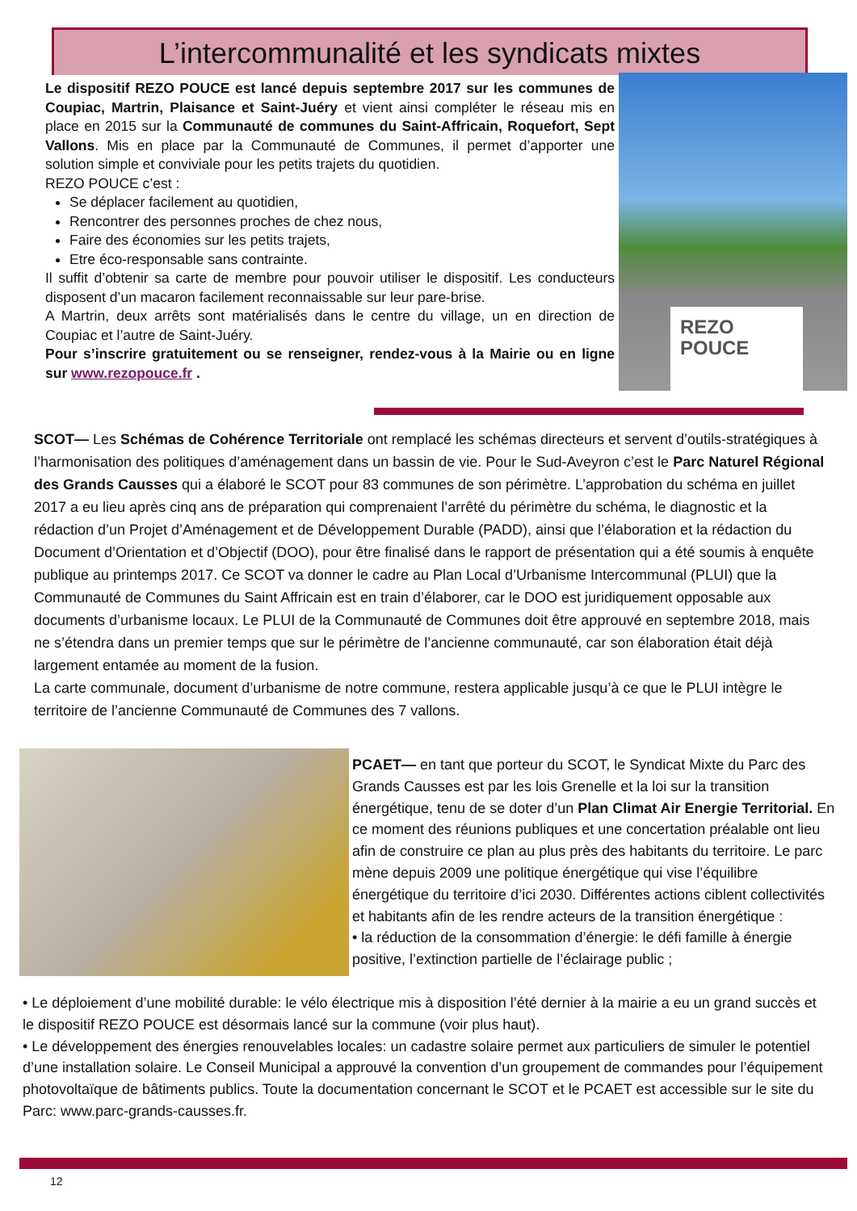L’intercommunalité et les syndicats mixtes
Le dispositif REZO POUCE est lancé depuis septembre 2017 sur les communes de Coupiac, Martrin, Plaisance et Saint-Juéry et vient ainsi compléter le réseau mis en place en 2015 sur la Communauté de communes du Saint-Affricain, Roquefort, Sept Vallons. Mis en place par la Communauté de Communes, il permet d’apporter une solution simple et conviviale pour les petits trajets du quotidien.
REZO POUCE c’est :
Se déplacer facilement au quotidien,
Rencontrer des personnes proches de chez nous,
Faire des économies sur les petits trajets,
Etre éco-responsable sans contrainte.
Il suffit d’obtenir sa carte de membre pour pouvoir utiliser le dispositif. Les conducteurs disposent d’un macaron facilement reconnaissable sur leur pare-brise.
A Martrin, deux arrêts sont matérialisés dans le centre du village, un en direction de Coupiac et l’autre de Saint-Juéry.
Pour s’inscrire gratuitement ou se renseigner, rendez-vous à la Mairie ou en ligne sur www.rezopouce.fr .
REZO
POUCE
SCOT— Les Schémas de Cohérence Territoriale ont remplacé les schémas directeurs et servent d’outils-stratégiques à l’harmonisation des politiques d’aménagement dans un bassin de vie. Pour le Sud-Aveyron c’est le Parc Naturel Régional des Grands Causses qui a élaboré le SCOT pour 83 communes de son périmètre. L’approbation du schéma en juillet 2017 a eu lieu après cinq ans de préparation qui comprenaient l’arrêté du périmètre du schéma, le diagnostic et la rédaction d’un Projet d’Aménagement et de Développement Durable (PADD), ainsi que l’élaboration et la rédaction du Document d’Orientation et d’Objectif (DOO), pour être finalisé dans le rapport de présentation qui a été soumis à enquête publique au printemps 2017. Ce SCOT va donner le cadre au Plan Local d’Urbanisme Intercommunal (PLUI) que la Communauté de Communes du Saint Affricain est en train d’élaborer, car le DOO est juridiquement opposable aux documents d’urbanisme locaux. Le PLUI de la Communauté de Communes doit être approuvé en septembre 2018, mais ne s’étendra dans un premier temps que sur le périmètre de l’ancienne communauté, car son élaboration était déjà largement entamée au moment de la fusion.
La carte communale, document d’urbanisme de notre commune, restera applicable jusqu’à ce que le PLUI intègre le territoire de l’ancienne Communauté de Communes des 7 vallons.
PCAET— en tant que porteur du SCOT, le Syndicat Mixte du Parc des Grands Causses est par les lois Grenelle et la loi sur la transition énergétique, tenu de se doter d’un Plan Climat Air Energie Territorial. En ce moment des réunions publiques et une concertation préalable ont lieu afin de construire ce plan au plus près des habitants du territoire. Le parc mène depuis 2009 une politique énergétique qui vise l’équilibre énergétique du territoire d’ici 2030. Différentes actions ciblent collectivités et habitants afin de les rendre acteurs de la transition énergétique :
• la réduction de la consommation d’énergie: le défi famille à énergie positive, l’extinction partielle de l’éclairage public ;
• Le déploiement d’une mobilité durable: le vélo électrique mis à disposition l’été dernier à la mairie a eu un grand succès et le dispositif REZO POUCE est désormais lancé sur la commune (voir plus haut).
• Le développement des énergies renouvelables locales: un cadastre solaire permet aux particuliers de simuler le potentiel d’une installation solaire. Le Conseil Municipal a approuvé la convention d’un groupement de commandes pour l’équipement photovoltaïque de bâtiments publics. Toute la documentation concernant le SCOT et le PCAET est accessible sur le site du Parc: www.parc-grands-causses.fr.
12